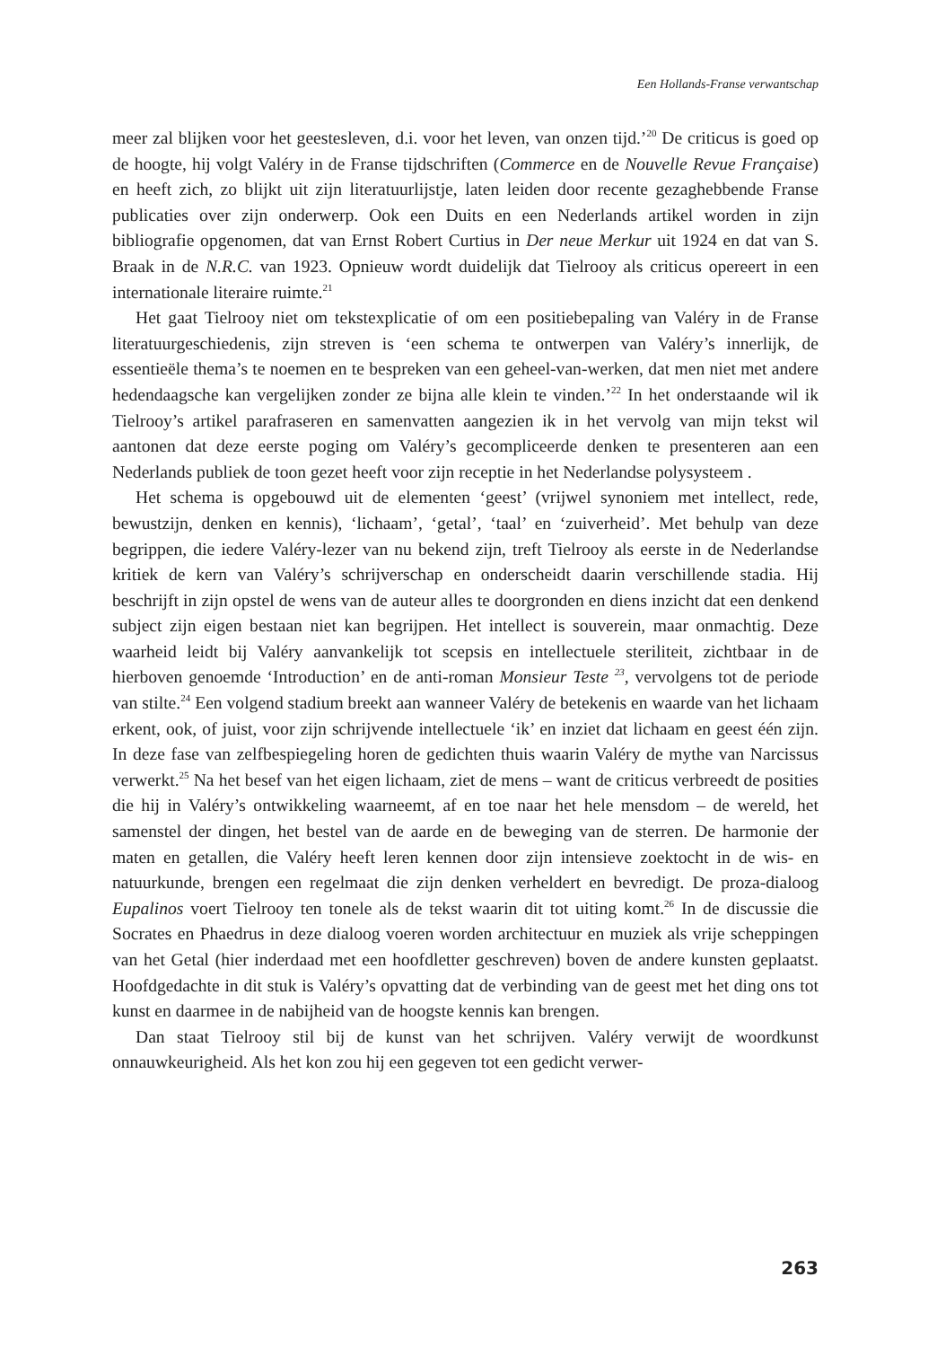Een Hollands-Franse verwantschap
meer zal blijken voor het geestesleven, d.i. voor het leven, van onzen tijd.’<sup>20</sup> De criticus is goed op de hoogte, hij volgt Valéry in de Franse tijdschriften (Commerce en de Nouvelle Revue Française) en heeft zich, zo blijkt uit zijn literatuurlijstje, laten leiden door recente gezaghebbende Franse publicaties over zijn onderwerp. Ook een Duits en een Nederlands artikel worden in zijn bibliografie opgenomen, dat van Ernst Robert Curtius in Der neue Merkur uit 1924 en dat van S. Braak in de N.R.C. van 1923. Opnieuw wordt duidelijk dat Tielrooy als criticus opereert in een internationale literaire ruimte.<sup>21</sup>
Het gaat Tielrooy niet om tekstexplicatie of om een positiebepaling van Valéry in de Franse literatuurgeschiedenis, zijn streven is ‘een schema te ontwerpen van Valéry’s innerlijk, de essentieële thema’s te noemen en te bespreken van een geheel-van-werken, dat men niet met andere hedendaagsche kan vergelijken zonder ze bijna alle klein te vinden.’<sup>22</sup> In het onderstaande wil ik Tielrooy’s artikel parafraseren en samenvatten aangezien ik in het vervolg van mijn tekst wil aantonen dat deze eerste poging om Valéry’s gecompliceerde denken te presenteren aan een Nederlands publiek de toon gezet heeft voor zijn receptie in het Nederlandse polysysteem .
Het schema is opgebouwd uit de elementen ‘geest’ (vrijwel synoniem met intellect, rede, bewustzijn, denken en kennis), ‘lichaam’, ‘getal’, ‘taal’ en ‘zuiverheid’. Met behulp van deze begrippen, die iedere Valéry-lezer van nu bekend zijn, treft Tielrooy als eerste in de Nederlandse kritiek de kern van Valéry’s schrijverschap en onderscheidt daarin verschillende stadia. Hij beschrijft in zijn opstel de wens van de auteur alles te doorgronden en diens inzicht dat een denkend subject zijn eigen bestaan niet kan begrijpen. Het intellect is souverein, maar onmachtig. Deze waarheid leidt bij Valéry aanvankelijk tot scepsis en intellectuele steriliteit, zichtbaar in de hierboven genoemde ‘Introduction’ en de anti-roman Monsieur Teste <sup>23</sup>, vervolgens tot de periode van stilte.<sup>24</sup> Een volgend stadium breekt aan wanneer Valéry de betekenis en waarde van het lichaam erkent, ook, of juist, voor zijn schrijvende intellectuele ‘ik’ en inziet dat lichaam en geest één zijn. In deze fase van zelfbespiegeling horen de gedichten thuis waarin Valéry de mythe van Narcissus verwerkt.<sup>25</sup> Na het besef van het eigen lichaam, ziet de mens – want de criticus verbreedt de posities die hij in Valéry’s ontwikkeling waarneemt, af en toe naar het hele mensdom – de wereld, het samenstel der dingen, het bestel van de aarde en de beweging van de sterren. De harmonie der maten en getallen, die Valéry heeft leren kennen door zijn intensieve zoektocht in de wis- en natuurkunde, brengen een regelmaat die zijn denken verheldert en bevredigt. De proza-dialoog Eupalinos voert Tielrooy ten tonele als de tekst waarin dit tot uiting komt.<sup>26</sup> In de discussie die Socrates en Phaedrus in deze dialoog voeren worden architectuur en muziek als vrije scheppingen van het Getal (hier inderdaad met een hoofdletter geschreven) boven de andere kunsten geplaatst. Hoofdgedachte in dit stuk is Valéry’s opvatting dat de verbinding van de geest met het ding ons tot kunst en daarmee in de nabijheid van de hoogste kennis kan brengen.
Dan staat Tielrooy stil bij de kunst van het schrijven. Valéry verwijt de woordkunst onnauwkeurigheid. Als het kon zou hij een gegeven tot een gedicht verwer-
263